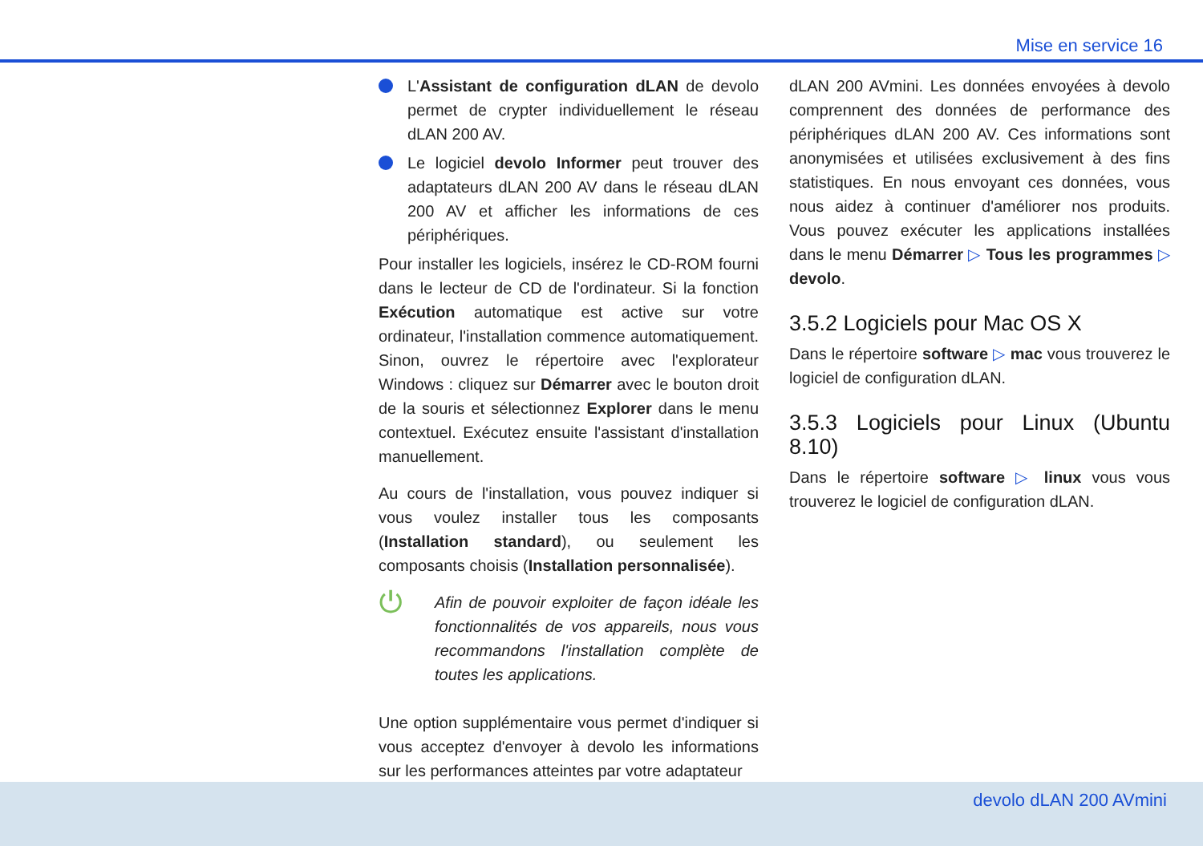Mise en service 16
L'Assistant de configuration dLAN de devolo permet de crypter individuellement le réseau dLAN 200 AV.
Le logiciel devolo Informer peut trouver des adaptateurs dLAN 200 AV dans le réseau dLAN 200 AV et afficher les informations de ces périphériques.
Pour installer les logiciels, insérez le CD-ROM fourni dans le lecteur de CD de l'ordinateur. Si la fonction Exécution automatique est active sur votre ordinateur, l'installation commence automatiquement. Sinon, ouvrez le répertoire avec l'explorateur Windows : cliquez sur Démarrer avec le bouton droit de la souris et sélectionnez Explorer dans le menu contextuel. Exécutez ensuite l'assistant d'installation manuellement.
Au cours de l'installation, vous pouvez indiquer si vous voulez installer tous les composants (Installation standard), ou seulement les composants choisis (Installation personnalisée).
⏻
Afin de pouvoir exploiter de façon idéale les fonctionnalités de vos appareils, nous vous recommandons l'installation complète de toutes les applications.
Une option supplémentaire vous permet d'indiquer si vous acceptez d'envoyer à devolo les informations sur les performances atteintes par votre adaptateur
dLAN 200 AVmini. Les données envoyées à devolo comprennent des données de performance des périphériques dLAN 200 AV. Ces informations sont anonymisées et utilisées exclusivement à des fins statistiques. En nous envoyant ces données, vous nous aidez à continuer d'améliorer nos produits. Vous pouvez exécuter les applications installées dans le menu Démarrer ▷ Tous les programmes ▷ devolo.
3.5.2 Logiciels pour Mac OS X
Dans le répertoire software ▷ mac vous trouverez le logiciel de configuration dLAN.
3.5.3 Logiciels pour Linux (Ubuntu 8.10)
Dans le répertoire software ▷ linux vous vous trouverez le logiciel de configuration dLAN.
devolo dLAN 200 AVmini